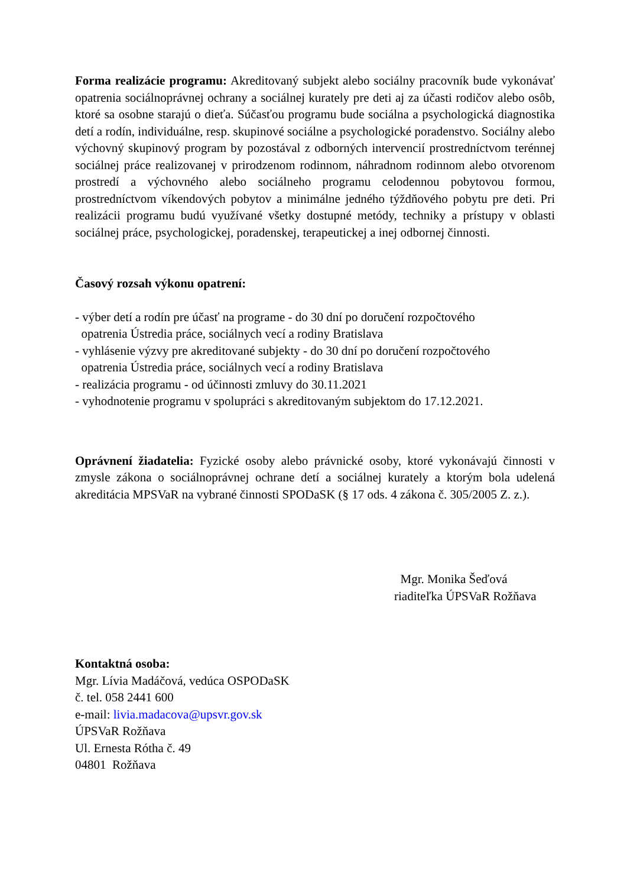Forma realizácie programu: Akreditovaný subjekt alebo sociálny pracovník bude vykonávať opatrenia sociálnoprávnej ochrany a sociálnej kurately pre deti aj za účasti rodičov alebo osôb, ktoré sa osobne starajú o dieťa. Súčasťou programu bude sociálna a psychologická diagnostika detí a rodín, individuálne, resp. skupinové sociálne a psychologické poradenstvo. Sociálny alebo výchovný skupinový program by pozostával z odborných intervencií prostredníctvom terénnej sociálnej práce realizovanej v prirodzenom rodinnom, náhradnom rodinnom alebo otvorenom prostredí a výchovného alebo sociálneho programu celodennou pobytovou formou, prostredníctvom víkendových pobytov a minimálne jedného týždňového pobytu pre deti. Pri realizácii programu budú využívané všetky dostupné metódy, techniky a prístupy v oblasti sociálnej práce, psychologickej, poradenskej, terapeutickej a inej odbornej činnosti.
Časový rozsah výkonu opatrení:
- výber detí a rodín pre účasť na programe - do 30 dní po doručení rozpočtového
opatrenia Ústredia práce, sociálnych vecí a rodiny Bratislava
- vyhlásenie výzvy pre akreditované subjekty - do 30 dní po doručení rozpočtového
opatrenia Ústredia práce, sociálnych vecí a rodiny Bratislava
- realizácia programu - od účinnosti zmluvy do 30.11.2021
- vyhodnotenie programu v spolupráci s akreditovaným subjektom do 17.12.2021.
Oprávnení žiadatelia: Fyzické osoby alebo právnické osoby, ktoré vykonávajú činnosti v zmysle zákona o sociálnoprávnej ochrane detí a sociálnej kurately a ktorým bola udelená akreditácia MPSVaR na vybrané činnosti SPODaSK (§ 17 ods. 4 zákona č. 305/2005 Z. z.).
Mgr. Monika Šeďová
riaditeľka ÚPSVaR Rožňava
Kontaktná osoba:
Mgr. Lívia Madáčová, vedúca OSPODaSK
č. tel. 058 2441 600
e-mail: livia.madacova@upsvr.gov.sk
ÚPSVaR Rožňava
Ul. Ernesta Rótha č. 49
04801 Rožňava